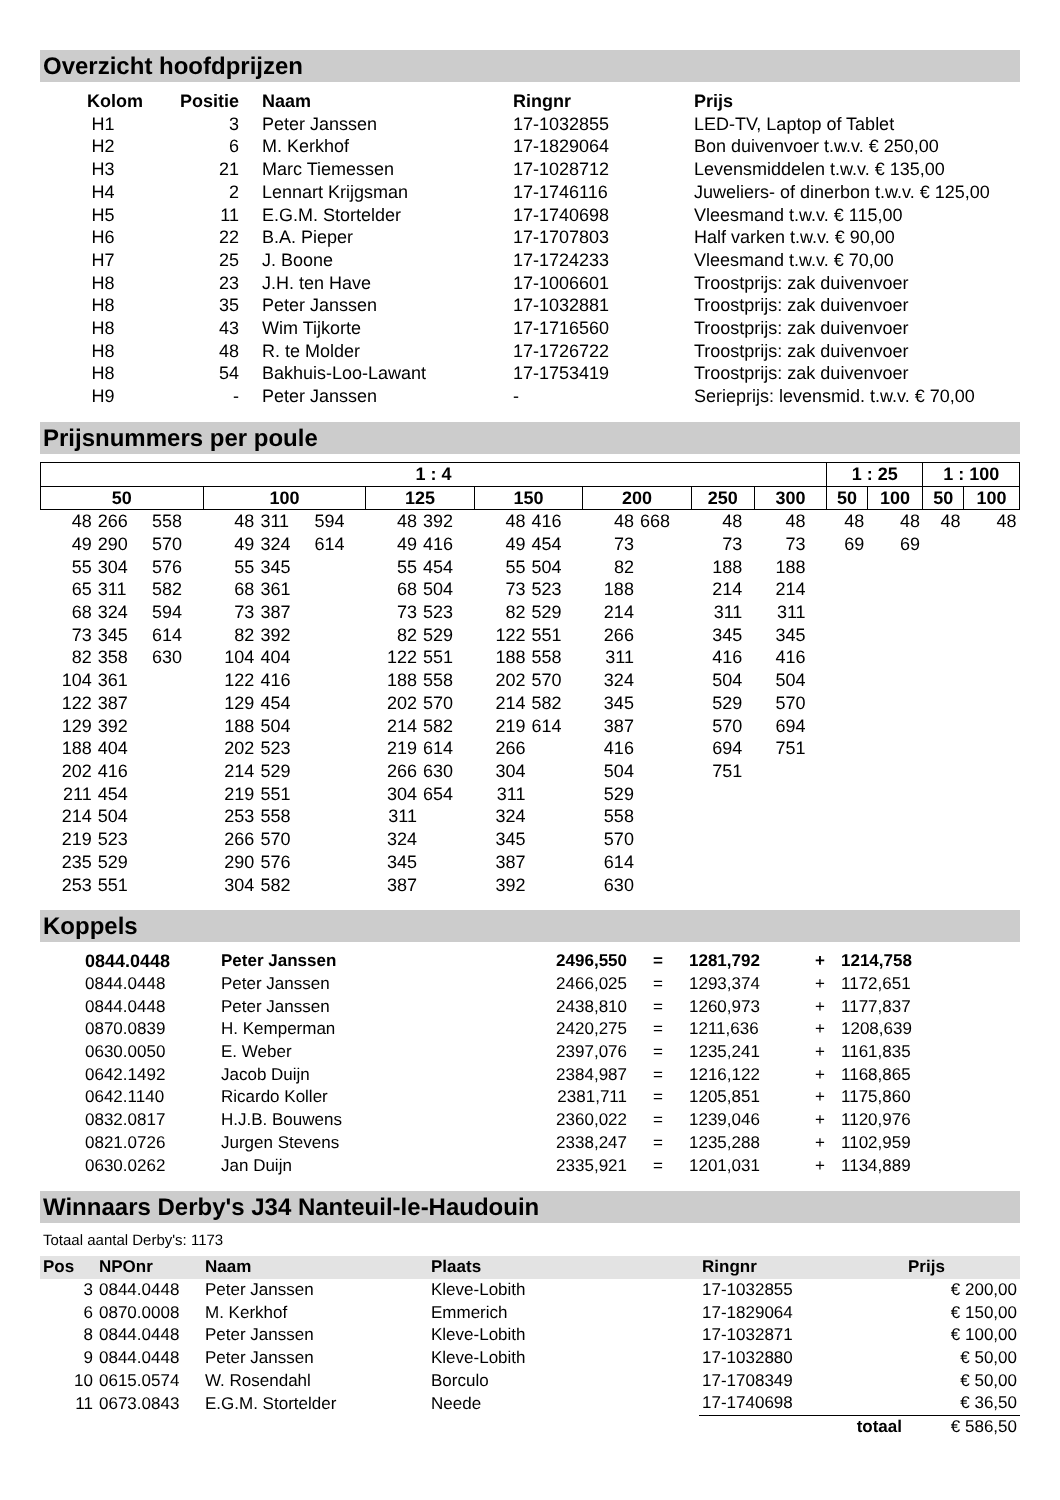Overzicht hoofdprijzen
| Kolom | Positie | Naam | Ringnr | Prijs |
| --- | --- | --- | --- | --- |
| H1 | 3 | Peter Janssen | 17-1032855 | LED-TV, Laptop of Tablet |
| H2 | 6 | M. Kerkhof | 17-1829064 | Bon duivenvoer t.w.v. € 250,00 |
| H3 | 21 | Marc Tiemessen | 17-1028712 | Levensmiddelen t.w.v. € 135,00 |
| H4 | 2 | Lennart Krijgsman | 17-1746116 | Juweliers- of dinerbon t.w.v. € 125,00 |
| H5 | 11 | E.G.M. Stortelder | 17-1740698 | Vleesmand t.w.v. € 115,00 |
| H6 | 22 | B.A. Pieper | 17-1707803 | Half varken t.w.v. € 90,00 |
| H7 | 25 | J. Boone | 17-1724233 | Vleesmand t.w.v. € 70,00 |
| H8 | 23 | J.H. ten Have | 17-1006601 | Troostprijs: zak duivenvoer |
| H8 | 35 | Peter Janssen | 17-1032881 | Troostprijs: zak duivenvoer |
| H8 | 43 | Wim Tijkorte | 17-1716560 | Troostprijs: zak duivenvoer |
| H8 | 48 | R. te Molder | 17-1726722 | Troostprijs: zak duivenvoer |
| H8 | 54 | Bakhuis-Loo-Lawant | 17-1753419 | Troostprijs: zak duivenvoer |
| H9 | - | Peter Janssen | - | Serieprijs: levensmid. t.w.v. € 70,00 |
Prijsnummers per poule
| 1 : 4 | | | | | | | | | | | | | | | | | 1 : 25 | | 1 : 100 | |
| --- | --- | --- | --- | --- | --- | --- | --- | --- | --- | --- | --- | --- | --- | --- | --- | --- | --- | --- | --- | --- |
| 50 | | | 100 | | | 125 | | 150 | | 200 | | 250 | | 300 | | | 50 | 100 | 50 | 100 |
| 48 | 266 | 558 | 48 | 311 | 594 | 48 | 392 | 48 | 416 | 48 | 668 | 48 | | 48 | | | 48 | 48 | 48 | 48 |
| 49 | 290 | 570 | 49 | 324 | 614 | 49 | 416 | 49 | 454 | 73 | | 73 | | 73 | | | 69 | 69 | | |
| 55 | 304 | 576 | 55 | 345 | | 55 | 454 | 55 | 504 | 82 | | 188 | | 188 | | | | | | |
| 65 | 311 | 582 | 68 | 361 | | 68 | 504 | 73 | 523 | 188 | | 214 | | 214 | | | | | | |
| 68 | 324 | 594 | 73 | 387 | | 73 | 523 | 82 | 529 | 214 | | 311 | | 311 | | | | | | |
| 73 | 345 | 614 | 82 | 392 | | 82 | 529 | 122 | 551 | 266 | | 345 | | 345 | | | | | | |
| 82 | 358 | 630 | 104 | 404 | | 122 | 551 | 188 | 558 | 311 | | 416 | | 416 | | | | | | |
| 104 | 361 | | 122 | 416 | | 188 | 558 | 202 | 570 | 324 | | 504 | | 504 | | | | | | |
| 122 | 387 | | 129 | 454 | | 202 | 570 | 214 | 582 | 345 | | 529 | | 570 | | | | | | |
| 129 | 392 | | 188 | 504 | | 214 | 582 | 219 | 614 | 387 | | 570 | | 694 | | | | | | |
| 188 | 404 | | 202 | 523 | | 219 | 614 | 266 | | 416 | | 694 | | 751 | | | | | | |
| 202 | 416 | | 214 | 529 | | 266 | 630 | 304 | | 504 | | 751 | | | | | | | | |
| 211 | 454 | | 219 | 551 | | 304 | 654 | 311 | | 529 | | | | | | | | | | |
| 214 | 504 | | 253 | 558 | | 311 | | 324 | | 558 | | | | | | | | | | |
| 219 | 523 | | 266 | 570 | | 324 | | 345 | | 570 | | | | | | | | | | |
| 235 | 529 | | 290 | 576 | | 345 | | 387 | | 614 | | | | | | | | | | |
| 253 | 551 | | 304 | 582 | | 387 | | 392 | | 630 | | | | | | | | | | |
Koppels
| 0844.0448 | Peter Janssen | 2496,550 | = | 1281,792 | + | 1214,758 |
| 0844.0448 | Peter Janssen | 2466,025 | = | 1293,374 | + | 1172,651 |
| 0844.0448 | Peter Janssen | 2438,810 | = | 1260,973 | + | 1177,837 |
| 0870.0839 | H. Kemperman | 2420,275 | = | 1211,636 | + | 1208,639 |
| 0630.0050 | E. Weber | 2397,076 | = | 1235,241 | + | 1161,835 |
| 0642.1492 | Jacob Duijn | 2384,987 | = | 1216,122 | + | 1168,865 |
| 0642.1140 | Ricardo Koller | 2381,711 | = | 1205,851 | + | 1175,860 |
| 0832.0817 | H.J.B. Bouwens | 2360,022 | = | 1239,046 | + | 1120,976 |
| 0821.0726 | Jurgen Stevens | 2338,247 | = | 1235,288 | + | 1102,959 |
| 0630.0262 | Jan Duijn | 2335,921 | = | 1201,031 | + | 1134,889 |
Winnaars Derby's J34 Nanteuil-le-Haudouin
Totaal aantal Derby's: 1173
| Pos | NPOnr | Naam | Plaats | Ringnr | Prijs |
| --- | --- | --- | --- | --- | --- |
| 3 | 0844.0448 | Peter Janssen | Kleve-Lobith | 17-1032855 | € 200,00 |
| 6 | 0870.0008 | M. Kerkhof | Emmerich | 17-1829064 | € 150,00 |
| 8 | 0844.0448 | Peter Janssen | Kleve-Lobith | 17-1032871 | € 100,00 |
| 9 | 0844.0448 | Peter Janssen | Kleve-Lobith | 17-1032880 | € 50,00 |
| 10 | 0615.0574 | W. Rosendahl | Borculo | 17-1708349 | € 50,00 |
| 11 | 0673.0843 | E.G.M. Stortelder | Neede | 17-1740698 | € 36,50 |
| | | | | totaal | € 586,50 |